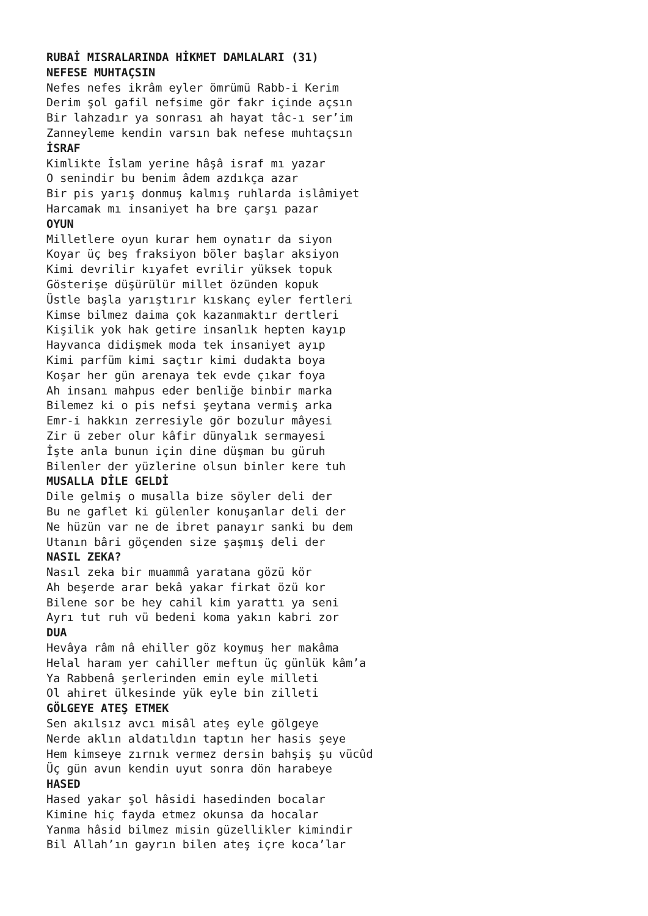RUBAİ MISRALARINDA HİKMET DAMLALARI (31)
NEFESE MUHTAÇSIN
Nefes nefes ikrâm eyler ömrümü Rabb-i Kerim
Derim şol gafil nefsime gör fakr içinde açsın
Bir lahzadır ya sonrası ah hayat tâc-ı ser’im
Zanneyleme kendin varsın bak nefese muhtaçsın
İSRAF
Kimlikte İslam yerine hâşâ israf mı yazar
O senindir bu benim âdem azdıkça azar
Bir pis yarış donmuş kalmış ruhlarda islâmiyet
Harcamak mı insaniyet ha bre çarşı pazar
OYUN
Milletlere oyun kurar hem oynatır da siyon
Koyar üç beş fraksiyon böler başlar aksiyon
Kimi devrilir kıyafet evrilir yüksek topuk
Gösterişe düşürülür millet özünden kopuk
Üstle başla yarıştırır kıskanç eyler fertleri
Kimse bilmez daima çok kazanmaktır dertleri
Kişilik yok hak getire insanlık hepten kayıp
Hayvanca didişmek moda tek insaniyet ayıp
Kimi parfüm kimi saçtır kimi dudakta boya
Koşar her gün arenaya tek evde çıkar foya
Ah insanı mahpus eder benliğe binbir marka
Bilemez ki o pis nefsi şeytana vermiş arka
Emr-i hakkın zerresiyle gör bozulur mâyesi
Zir ü zeber olur kâfir dünyalık sermayesi
İşte anla bunun için dine düşman bu güruh
Bilenler der yüzlerine olsun binler kere tuh
MUSALLA DİLE GELDİ
Dile gelmiş o musalla bize söyler deli der
Bu ne gaflet ki gülenler konuşanlar deli der
Ne hüzün var ne de ibret panayır sanki bu dem
Utanın bâri göçenden size şaşmış deli der
NASIL ZEKA?
Nasıl zeka bir muammâ yaratana gözü kör
Ah beşerde arar bekâ yakar firkat özü kor
Bilene sor be hey cahil kim yarattı ya seni
Ayrı tut ruh vü bedeni koma yakın kabri zor
DUA
Hevâya râm nâ ehiller göz koymuş her makâma
Helal haram yer cahiller meftun üç günlük kâm’a
Ya Rabbenâ şerlerinden emin eyle milleti
Ol ahiret ülkesinde yük eyle bin zilleti
GÖLGEYE ATEŞ ETMEK
Sen akılsız avcı misâl ateş eyle gölgeye
Nerde aklın aldatıldın taptın her hasis şeye
Hem kimseye zırnık vermez dersin bahşiş şu vücûd
Üç gün avun kendin uyut sonra dön harabeye
HASED
Hased yakar şol hâsidi hasedinden bocalar
Kimine hiç fayda etmez okunsa da hocalar
Yanma hâsid bilmez misin güzellikler kimindir
Bil Allah’ın gayrın bilen ateş içre koca’lar